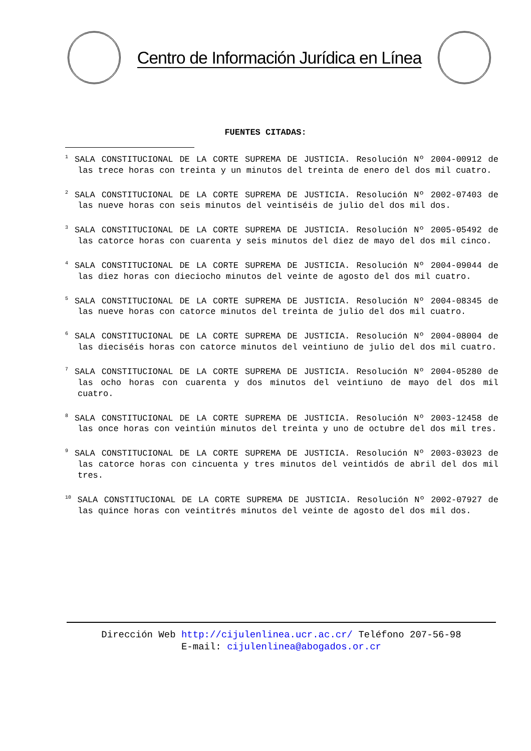Centro de Información Jurídica en Línea
FUENTES CITADAS:
<sup>1</sup> SALA CONSTITUCIONAL DE LA CORTE SUPREMA DE JUSTICIA. Resolución Nº 2004-00912 de las trece horas con treinta y un minutos del treinta de enero del dos mil cuatro.
<sup>2</sup> SALA CONSTITUCIONAL DE LA CORTE SUPREMA DE JUSTICIA. Resolución Nº 2002-07403 de las nueve horas con seis minutos del veintiséis de julio del dos mil dos.
<sup>3</sup> SALA CONSTITUCIONAL DE LA CORTE SUPREMA DE JUSTICIA. Resolución Nº 2005-05492 de las catorce horas con cuarenta y seis minutos del diez de mayo del dos mil cinco.
<sup>4</sup> SALA CONSTITUCIONAL DE LA CORTE SUPREMA DE JUSTICIA. Resolución Nº 2004-09044 de las diez horas con dieciocho minutos del veinte de agosto del dos mil cuatro.
<sup>5</sup> SALA CONSTITUCIONAL DE LA CORTE SUPREMA DE JUSTICIA. Resolución Nº 2004-08345 de las nueve horas con catorce minutos del treinta de julio del dos mil cuatro.
<sup>6</sup> SALA CONSTITUCIONAL DE LA CORTE SUPREMA DE JUSTICIA. Resolución Nº 2004-08004 de las dieciséis horas con catorce minutos del veintiuno de julio del dos mil cuatro.
<sup>7</sup> SALA CONSTITUCIONAL DE LA CORTE SUPREMA DE JUSTICIA. Resolución Nº 2004-05280 de las ocho horas con cuarenta y dos minutos del veintiuno de mayo del dos mil cuatro.
<sup>8</sup> SALA CONSTITUCIONAL DE LA CORTE SUPREMA DE JUSTICIA. Resolución Nº 2003-12458 de las once horas con veintiún minutos del treinta y uno de octubre del dos mil tres.
<sup>9</sup> SALA CONSTITUCIONAL DE LA CORTE SUPREMA DE JUSTICIA. Resolución Nº 2003-03023 de las catorce horas con cincuenta y tres minutos del veintidós de abril del dos mil tres.
<sup>10</sup> SALA CONSTITUCIONAL DE LA CORTE SUPREMA DE JUSTICIA. Resolución Nº 2002-07927 de las quince horas con veintitrés minutos del veinte de agosto del dos mil dos.
Dirección Web http://cijulenlinea.ucr.ac.cr/ Teléfono 207-56-98
E-mail: cijulenlinea@abogados.or.cr